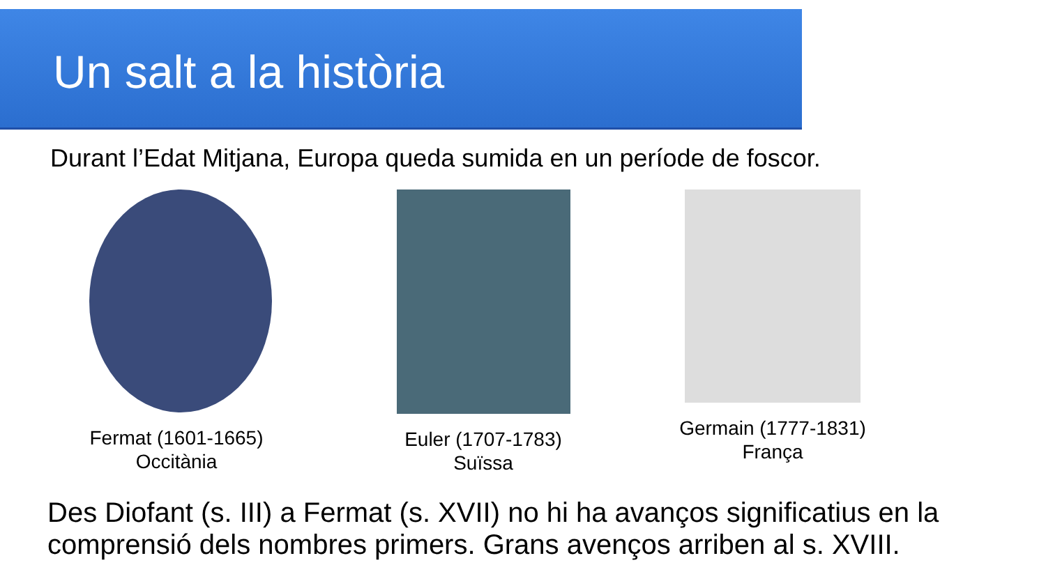Un salt a la història
Durant l’Edat Mitjana, Europa queda sumida en un període de foscor.
Fermat (1601-1665)
Occitània
Euler (1707-1783)
Suïssa
Germain (1777-1831)
França
Des Diofant (s. III) a Fermat (s. XVII) no hi ha avanços significatius en la comprensió dels nombres primers. Grans avenços arriben al s. XVIII.